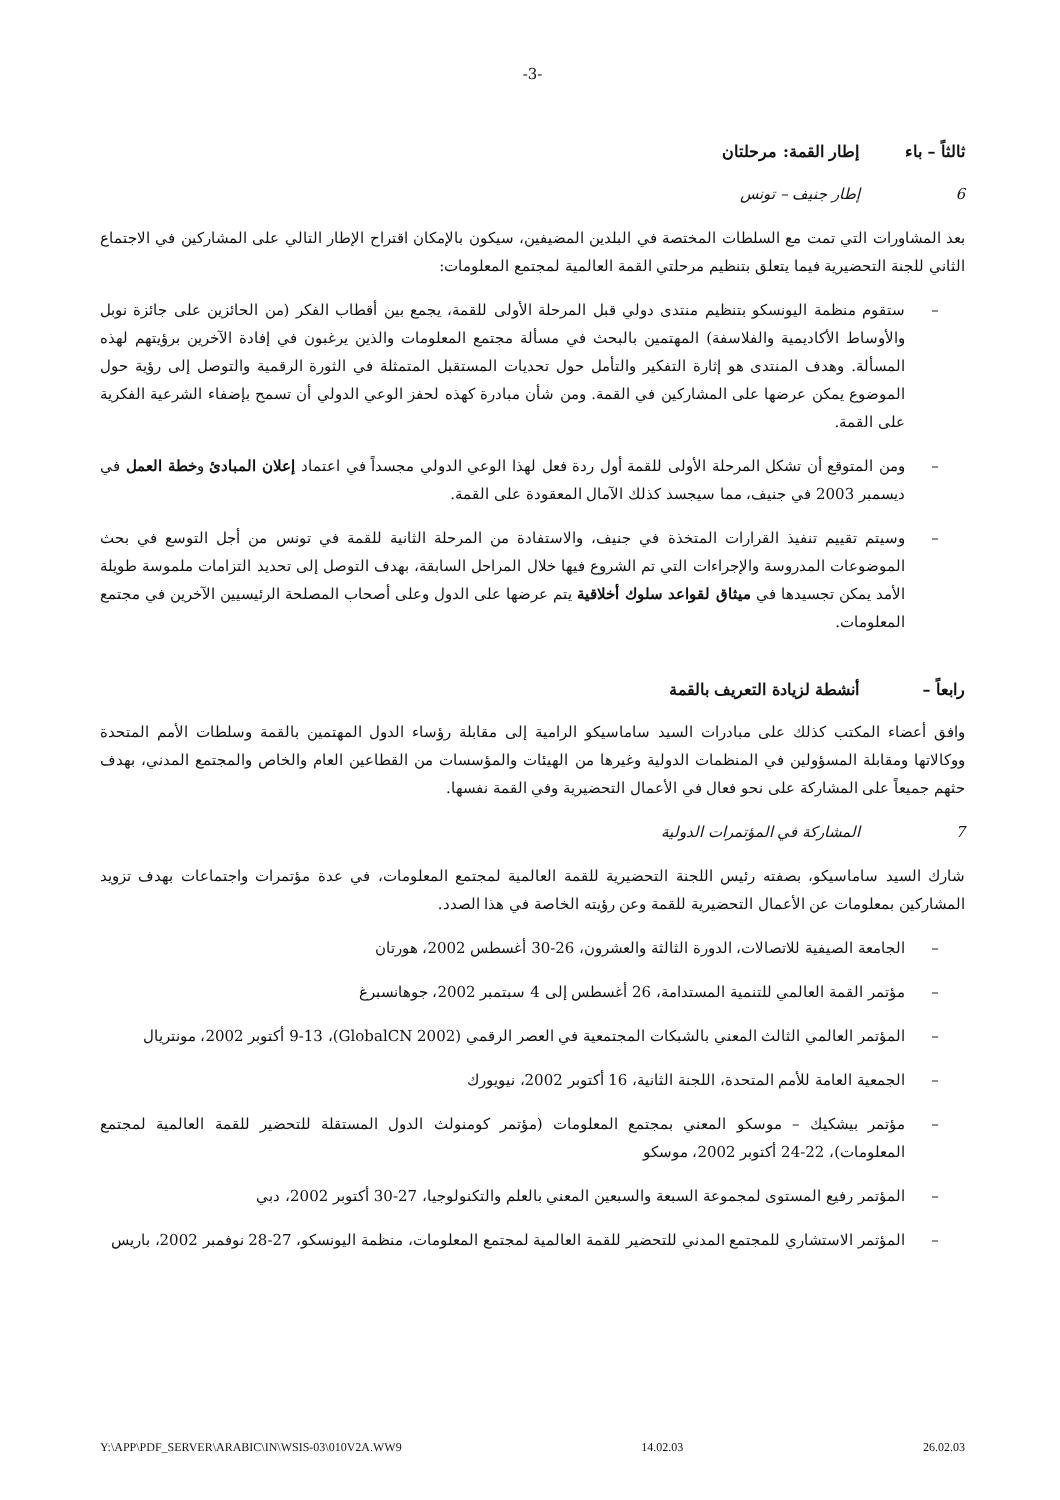-3-
ثالثاً – باء إطار القمة: مرحلتان
6 إطار جنيف – تونس
بعد المشاورات التي تمت مع السلطات المختصة في البلدين المضيفين، سيكون بالإمكان اقتراح الإطار التالي على المشاركين في الاجتماع الثاني للجنة التحضيرية فيما يتعلق بتنظيم مرحلتي القمة العالمية لمجتمع المعلومات:
– ستقوم منظمة اليونسكو بتنظيم منتدى دولي قبل المرحلة الأولى للقمة، يجمع بين أقطاب الفكر (من الحائزين على جائزة نوبل والأوساط الأكاديمية والفلاسفة) المهتمين بالبحث في مسألة مجتمع المعلومات والذين يرغبون في إفادة الآخرين برؤيتهم لهذه المسألة. وهدف المنتدى هو إثارة التفكير والتأمل حول تحديات المستقبل المتمثلة في الثورة الرقمية والتوصل إلى رؤية حول الموضوع يمكن عرضها على المشاركين في القمة. ومن شأن مبادرة كهذه لحفز الوعي الدولي أن تسمح بإضفاء الشرعية الفكرية على القمة.
– ومن المتوقع أن تشكل المرحلة الأولى للقمة أول ردة فعل لهذا الوعي الدولي مجسداً في اعتماد إعلان المبادئ وخطة العمل في ديسمبر 2003 في جنيف، مما سيجسد كذلك الآمال المعقودة على القمة.
– وسيتم تقييم تنفيذ القرارات المتخذة في جنيف، والاستفادة من المرحلة الثانية للقمة في تونس من أجل التوسع في بحث الموضوعات المدروسة والإجراءات التي تم الشروع فيها خلال المراحل السابقة، بهدف التوصل إلى تحديد التزامات ملموسة طويلة الأمد يمكن تجسيدها في ميثاق لقواعد سلوك أخلاقية يتم عرضها على الدول وعلى أصحاب المصلحة الرئيسيين الآخرين في مجتمع المعلومات.
رابعاً – أنشطة لزيادة التعريف بالقمة
وافق أعضاء المكتب كذلك على مبادرات السيد ساماسيكو الرامية إلى مقابلة رؤساء الدول المهتمين بالقمة وسلطات الأمم المتحدة ووكالاتها ومقابلة المسؤولين في المنظمات الدولية وغيرها من الهيئات والمؤسسات من القطاعين العام والخاص والمجتمع المدني، بهدف حثهم جميعاً على المشاركة على نحو فعال في الأعمال التحضيرية وفي القمة نفسها.
7 المشاركة في المؤتمرات الدولية
شارك السيد ساماسيكو، بصفته رئيس اللجنة التحضيرية للقمة العالمية لمجتمع المعلومات، في عدة مؤتمرات واجتماعات بهدف تزويد المشاركين بمعلومات عن الأعمال التحضيرية للقمة وعن رؤيته الخاصة في هذا الصدد.
– الجامعة الصيفية للاتصالات، الدورة الثالثة والعشرون، 26-30 أغسطس 2002، هورتان
– مؤتمر القمة العالمي للتنمية المستدامة، 26 أغسطس إلى 4 سبتمبر 2002، جوهانسبرغ
– المؤتمر العالمي الثالث المعني بالشبكات المجتمعية في العصر الرقمي (GlobalCN 2002)، 9-13 أكتوبر 2002، مونتريال
– الجمعية العامة للأمم المتحدة، اللجنة الثانية، 16 أكتوبر 2002، نيويورك
– مؤتمر بيشكيك – موسكو المعني بمجتمع المعلومات (مؤتمر كومنولث الدول المستقلة للتحضير للقمة العالمية لمجتمع المعلومات)، 22-24 أكتوبر 2002، موسكو
– المؤتمر رفيع المستوى لمجموعة السبعة والسبعين المعني بالعلم والتكنولوجيا، 27-30 أكتوبر 2002، دبي
– المؤتمر الاستشاري للمجتمع المدني للتحضير للقمة العالمية لمجتمع المعلومات، منظمة اليونسكو، 27-28 نوفمبر 2002، باريس
Y:\APP\PDF_SERVER\ARABIC\IN\WSIS-03\010V2A.WW9 14.02.03 26.02.03